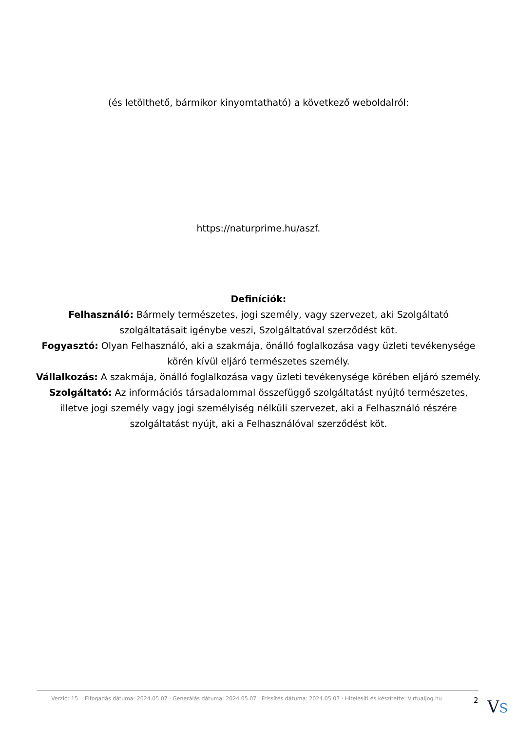(és letölthető, bármikor kinyomtatható) a következő weboldalról:
https://naturprime.hu/aszf.
Definíciók:
Felhasználó: Bármely természetes, jogi személy, vagy szervezet, aki Szolgáltató szolgáltatásait igénybe veszi, Szolgáltatóval szerződést köt.
Fogyasztó: Olyan Felhasználó, aki a szakmája, önálló foglalkozása vagy üzleti tevékenysége körén kívül eljáró természetes személy.
Vállalkozás: A szakmája, önálló foglalkozása vagy üzleti tevékenysége körében eljáró személy.
Szolgáltató: Az információs társadalommal összefüggő szolgáltatást nyújtó természetes, illetve jogi személy vagy jogi személyiség nélküli szervezet, aki a Felhasználó részére szolgáltatást nyújt, aki a Felhasználóval szerződést köt.
Verzió: 15. · Elfogadás dátuma: 2024.05.07 · Generálás dátuma: 2024.05.07 · Frissítés dátuma: 2024.05.07 · Hitelesíti és készítette: Virtualjog.hu
2
VS